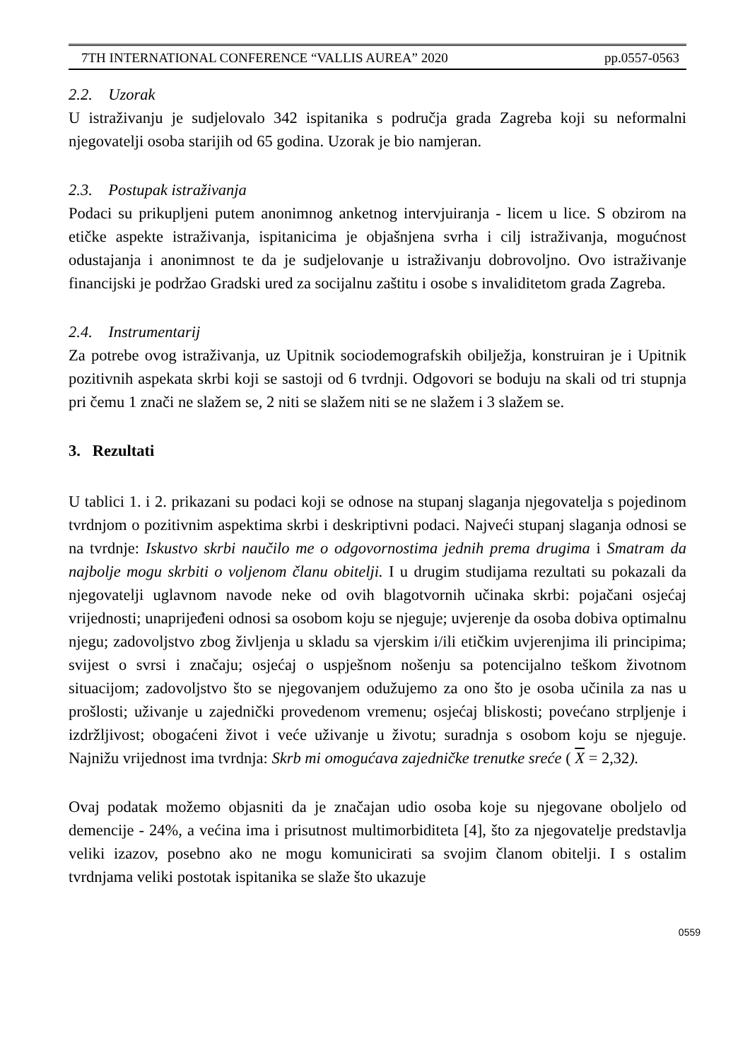7TH INTERNATIONAL CONFERENCE “VALLIS AUREA” 2020 pp.0557-0563
2.2. Uzorak
U istraživanju je sudjelovalo 342 ispitanika s područja grada Zagreba koji su neformalni njegovatelji osoba starijih od 65 godina. Uzorak je bio namjeran.
2.3. Postupak istraživanja
Podaci su prikupljeni putem anonimnog anketnog intervjuiranja - licem u lice. S obzirom na etičke aspekte istraživanja, ispitanicima je objašnjena svrha i cilj istraživanja, mogućnost odustajanja i anonimnost te da je sudjelovanje u istraživanju dobrovoljno. Ovo istraživanje financijski je podržao Gradski ured za socijalnu zaštitu i osobe s invaliditetom grada Zagreba.
2.4. Instrumentarij
Za potrebe ovog istraživanja, uz Upitnik sociodemografskih obilježja, konstruiran je i Upitnik pozitivnih aspekata skrbi koji se sastoji od 6 tvrdnji. Odgovori se boduju na skali od tri stupnja pri čemu 1 znači ne slažem se, 2 niti se slažem niti se ne slažem i 3 slažem se.
3. Rezultati
U tablici 1. i 2. prikazani su podaci koji se odnose na stupanj slaganja njegovatelja s pojedinom tvrdnjom o pozitivnim aspektima skrbi i deskriptivni podaci. Najveći stupanj slaganja odnosi se na tvrdnje: Iskustvo skrbi naučilo me o odgovornostima jednih prema drugima i Smatram da najbolje mogu skrbiti o voljenom članu obitelji. I u drugim studijama rezultati su pokazali da njegovatelji uglavnom navode neke od ovih blagotvornih učinaka skrbi: pojačani osjećaj vrijednosti; unaprijeđeni odnosi sa osobom koju se njeguje; uvjerenje da osoba dobiva optimalnu njegu; zadovoljstvo zbog življenja u skladu sa vjerskim i/ili etičkim uvjerenjima ili principima; svijest o svrsi i značaju; osjećaj o uspješnom nošenju sa potencijalno teškom životnom situacijom; zadovoljstvo što se njegovanjem odužujemo za ono što je osoba učinila za nas u prošlosti; uživanje u zajednički provedenom vremenu; osjećaj bliskosti; povećano strpljenje i izdržljivost; obogaćeni život i veće uživanje u životu; suradnja s osobom koju se njeguje. Najnižu vrijednost ima tvrdnja: Skrb mi omogućava zajedničke trenutke sreće ( X = 2,32).
Ovaj podatak možemo objasniti da je značajan udio osoba koje su njegovane oboljelo od demencije - 24%, a većina ima i prisutnost multimorbiditeta [4], što za njegovatelje predstavlja veliki izazov, posebno ako ne mogu komunicirati sa svojim članom obitelji. I s ostalim tvrdnjama veliki postotak ispitanika se slaže što ukazuje
0559